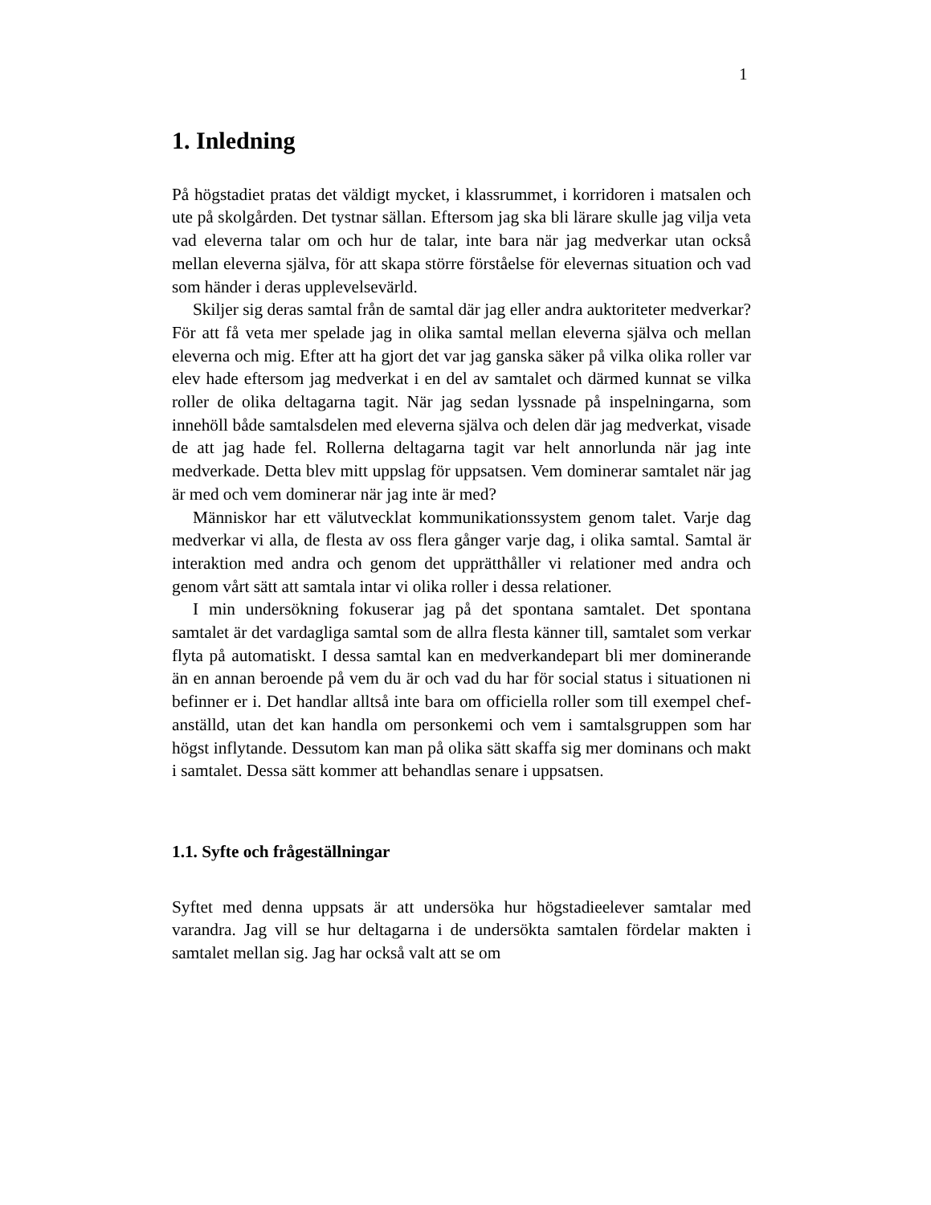1
1. Inledning
På högstadiet pratas det väldigt mycket, i klassrummet, i korridoren i matsalen och ute på skolgården. Det tystnar sällan. Eftersom jag ska bli lärare skulle jag vilja veta vad eleverna talar om och hur de talar, inte bara när jag medverkar utan också mellan eleverna själva, för att skapa större förståelse för elevernas situation och vad som händer i deras upplevelsevärld.
Skiljer sig deras samtal från de samtal där jag eller andra auktoriteter medverkar? För att få veta mer spelade jag in olika samtal mellan eleverna själva och mellan eleverna och mig. Efter att ha gjort det var jag ganska säker på vilka olika roller var elev hade eftersom jag medverkat i en del av samtalet och därmed kunnat se vilka roller de olika deltagarna tagit. När jag sedan lyssnade på inspelningarna, som innehöll både samtalsdelen med eleverna själva och delen där jag medverkat, visade de att jag hade fel. Rollerna deltagarna tagit var helt annorlunda när jag inte medverkade. Detta blev mitt uppslag för uppsatsen. Vem dominerar samtalet när jag är med och vem dominerar när jag inte är med?
Människor har ett välutvecklat kommunikationssystem genom talet. Varje dag medverkar vi alla, de flesta av oss flera gånger varje dag, i olika samtal. Samtal är interaktion med andra och genom det upprätthåller vi relationer med andra och genom vårt sätt att samtala intar vi olika roller i dessa relationer.
I min undersökning fokuserar jag på det spontana samtalet. Det spontana samtalet är det vardagliga samtal som de allra flesta känner till, samtalet som verkar flyta på automatiskt. I dessa samtal kan en medverkandepart bli mer dominerande än en annan beroende på vem du är och vad du har för social status i situationen ni befinner er i. Det handlar alltså inte bara om officiella roller som till exempel chef-anställd, utan det kan handla om personkemi och vem i samtalsgruppen som har högst inflytande. Dessutom kan man på olika sätt skaffa sig mer dominans och makt i samtalet. Dessa sätt kommer att behandlas senare i uppsatsen.
1.1. Syfte och frågeställningar
Syftet med denna uppsats är att undersöka hur högstadieelever samtalar med varandra. Jag vill se hur deltagarna i de undersökta samtalen fördelar makten i samtalet mellan sig. Jag har också valt att se om